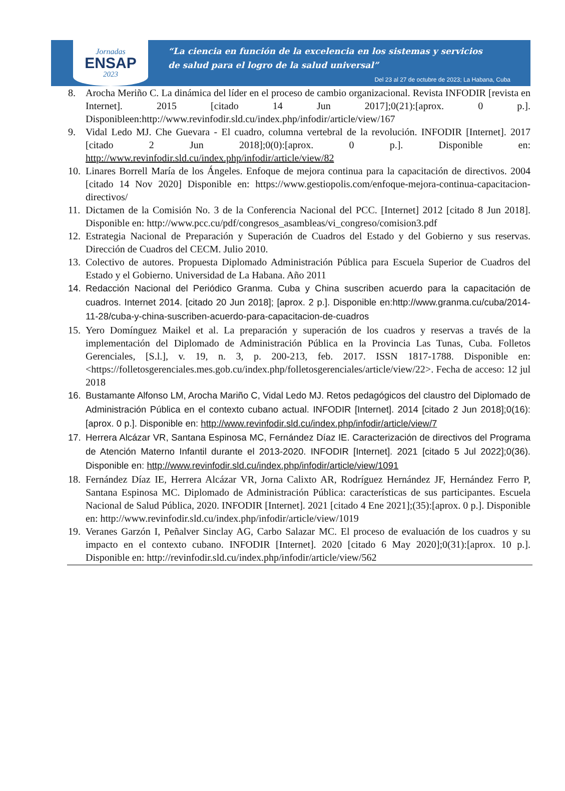Jornadas
ENSAP
2023
“La ciencia en función de la excelencia en los sistemas y servicios
de salud para el logro de la salud universal”
Del 23 al 27 de octubre de 2023; La Habana, Cuba
8. Arocha Meriño C. La dinámica del líder en el proceso de cambio organizacional. Revista INFODIR [revista en Internet]. 2015 [citado 14 Jun 2017];0(21):[aprox. 0 p.]. Disponibleen:http://www.revinfodir.sld.cu/index.php/infodir/article/view/167
9. Vidal Ledo MJ. Che Guevara - El cuadro, columna vertebral de la revolución. INFODIR [Internet]. 2017 [citado 2 Jun 2018];0(0):[aprox. 0 p.]. Disponible en: http://www.revinfodir.sld.cu/index.php/infodir/article/view/82
10. Linares Borrell María de los Ángeles. Enfoque de mejora continua para la capacitación de directivos. 2004 [citado 14 Nov 2020] Disponible en: https://www.gestiopolis.com/enfoque-mejora-continua-capacitacion-directivos/
11. Dictamen de la Comisión No. 3 de la Conferencia Nacional del PCC. [Internet] 2012 [citado 8 Jun 2018]. Disponible en: http://www.pcc.cu/pdf/congresos_asambleas/vi_congreso/comision3.pdf
12. Estrategia Nacional de Preparación y Superación de Cuadros del Estado y del Gobierno y sus reservas. Dirección de Cuadros del CECM. Julio 2010.
13. Colectivo de autores. Propuesta Diplomado Administración Pública para Escuela Superior de Cuadros del Estado y el Gobierno. Universidad de La Habana. Año 2011
14. Redacción Nacional del Periódico Granma. Cuba y China suscriben acuerdo para la capacitación de cuadros. Internet 2014. [citado 20 Jun 2018]; [aprox. 2 p.]. Disponible en:http://www.granma.cu/cuba/2014-11-28/cuba-y-china-suscriben-acuerdo-para-capacitacion-de-cuadros
15. Yero Domínguez Maikel et al. La preparación y superación de los cuadros y reservas a través de la implementación del Diplomado de Administración Pública en la Provincia Las Tunas, Cuba. Folletos Gerenciales, [S.l.], v. 19, n. 3, p. 200-213, feb. 2017. ISSN 1817-1788. Disponible en: <https://folletosgerenciales.mes.gob.cu/index.php/folletosgerenciales/article/view/22>. Fecha de acceso: 12 jul 2018
16. Bustamante Alfonso LM, Arocha Mariño C, Vidal Ledo MJ. Retos pedagógicos del claustro del Diplomado de Administración Pública en el contexto cubano actual. INFODIR [Internet]. 2014 [citado 2 Jun 2018];0(16):[aprox. 0 p.]. Disponible en: http://www.revinfodir.sld.cu/index.php/infodir/article/view/7
17. Herrera Alcázar VR, Santana Espinosa MC, Fernández Díaz IE. Caracterización de directivos del Programa de Atención Materno Infantil durante el 2013-2020. INFODIR [Internet]. 2021 [citado 5 Jul 2022];0(36). Disponible en: http://www.revinfodir.sld.cu/index.php/infodir/article/view/1091
18. Fernández Díaz IE, Herrera Alcázar VR, Jorna Calixto AR, Rodríguez Hernández JF, Hernández Ferro P, Santana Espinosa MC. Diplomado de Administración Pública: características de sus participantes. Escuela Nacional de Salud Pública, 2020. INFODIR [Internet]. 2021 [citado 4 Ene 2021];(35):[aprox. 0 p.]. Disponible en: http://www.revinfodir.sld.cu/index.php/infodir/article/view/1019
19. Veranes Garzón I, Peñalver Sinclay AG, Carbo Salazar MC. El proceso de evaluación de los cuadros y su impacto en el contexto cubano. INFODIR [Internet]. 2020 [citado 6 May 2020];0(31):[aprox. 10 p.]. Disponible en: http://revinfodir.sld.cu/index.php/infodir/article/view/562